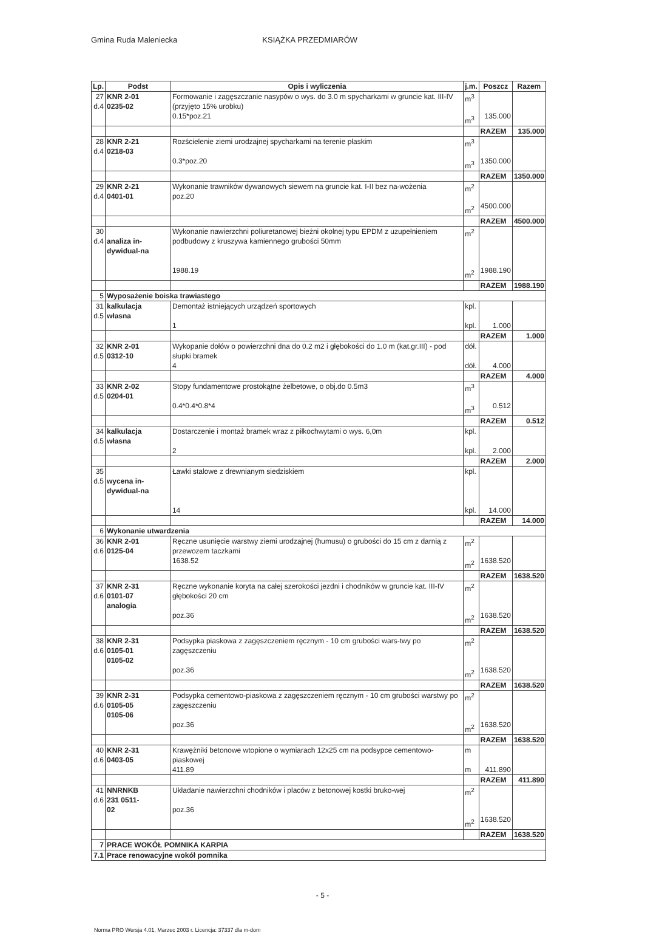Gmina Ruda Maleniecka KSIĄŻKA PRZEDMIARÓW
| Lp. | Podst | Opis i wyliczenia | j.m. | Poszcz | Razem |
| --- | --- | --- | --- | --- | --- |
| 27 d.4 | KNR 2-01 0235-02 | Formowanie i zagęszczanie nasypów o wys. do 3.0 m spycharkami w gruncie kat. III-IV (przyjęto 15% urobku) 0.15*poz.21 | m<sup>3</sup> m<sup>3</sup> | 135.000 | |
| | | | | RAZEM | 135.000 |
| 28 d.4 | KNR 2-21 0218-03 | Rozścielenie ziemi urodzajnej spycharkami na terenie płaskim 0.3*poz.20 | m<sup>3</sup> m<sup>3</sup> | 1350.000 | |
| | | | | RAZEM | 1350.000 |
| 29 d.4 | KNR 2-21 0401-01 | Wykonanie trawników dywanowych siewem na gruncie kat. I-II bez na-wożenia poz.20 | m<sup>2</sup> m<sup>2</sup> | 4500.000 | |
| | | | | RAZEM | 4500.000 |
| 30 d.4 | analiza in-dywidual-na | Wykonanie nawierzchni poliuretanowej bieżni okolnej typu EPDM z uzupełnieniem podbudowy z kruszywa kamiennego grubości 50mm 1988.19 | m<sup>2</sup> m<sup>2</sup> | 1988.190 | |
| | | | | RAZEM | 1988.190 |
| 5 | Wyposażenie boiska trawiastego | | | | |
| 31 d.5 | kalkulacja własna | Demontaż istniejących urządzeń sportowych 1 | kpl. kpl. | 1.000 | |
| | | | | RAZEM | 1.000 |
| 32 d.5 | KNR 2-01 0312-10 | Wykopanie dołów o powierzchni dna do 0.2 m2 i głębokości do 1.0 m (kat.gr.III) - pod słupki bramek 4 | dół. dół. | 4.000 | |
| | | | | RAZEM | 4.000 |
| 33 d.5 | KNR 2-02 0204-01 | Stopy fundamentowe prostokątne żelbetowe, o obj.do 0.5m3 0.4*0.4*0.8*4 | m<sup>3</sup> m<sup>3</sup> | 0.512 | |
| | | | | RAZEM | 0.512 |
| 34 d.5 | kalkulacja własna | Dostarczenie i montaż bramek wraz z piłkochwytami o wys. 6,0m 2 | kpl. kpl. | 2.000 | |
| | | | | RAZEM | 2.000 |
| 35 d.5 | wycena in-dywidual-na | Ławki stalowe z drewnianym siedziskiem 14 | kpl. kpl. | 14.000 | |
| | | | | RAZEM | 14.000 |
| 6 | Wykonanie utwardzenia | | | | |
| 36 d.6 | KNR 2-01 0125-04 | Ręczne usunięcie warstwy ziemi urodzajnej (humusu) o grubości do 15 cm z darnią z przewozem taczkami 1638.52 | m<sup>2</sup> m<sup>2</sup> | 1638.520 | |
| | | | | RAZEM | 1638.520 |
| 37 d.6 | KNR 2-31 0101-07 analogia | Ręczne wykonanie koryta na całej szerokości jezdni i chodników w gruncie kat. III-IV głębokości 20 cm poz.36 | m<sup>2</sup> m<sup>2</sup> | 1638.520 | |
| | | | | RAZEM | 1638.520 |
| 38 d.6 | KNR 2-31 0105-01 0105-02 | Podsypka piaskowa z zagęszczeniem ręcznym - 10 cm grubości wars-twy po zagęszczeniu poz.36 | m<sup>2</sup> m<sup>2</sup> | 1638.520 | |
| | | | | RAZEM | 1638.520 |
| 39 d.6 | KNR 2-31 0105-05 0105-06 | Podsypka cementowo-piaskowa z zagęszczeniem ręcznym - 10 cm grubości warstwy po zagęszczeniu poz.36 | m<sup>2</sup> m<sup>2</sup> | 1638.520 | |
| | | | | RAZEM | 1638.520 |
| 40 d.6 | KNR 2-31 0403-05 | Krawężniki betonowe wtopione o wymiarach 12x25 cm na podsypce cementowo-piaskowej 411.89 | m m | 411.890 | |
| | | | | RAZEM | 411.890 |
| 41 d.6 | NNRNKB 231 0511- 02 | Układanie nawierzchni chodników i placów z betonowej kostki bruko-wej poz.36 | m<sup>2</sup> m<sup>2</sup> | 1638.520 | |
| | | | | RAZEM | 1638.520 |
| 7 | PRACE WOKÓŁ POMNIKA KARPIA | | | | |
| 7.1 | Prace renowacyjne wokół pomnika | | | | |
- 5 -
Norma PRO Wersja 4.01, Marzec 2003 r. Licencja: 37337 dla m-dom